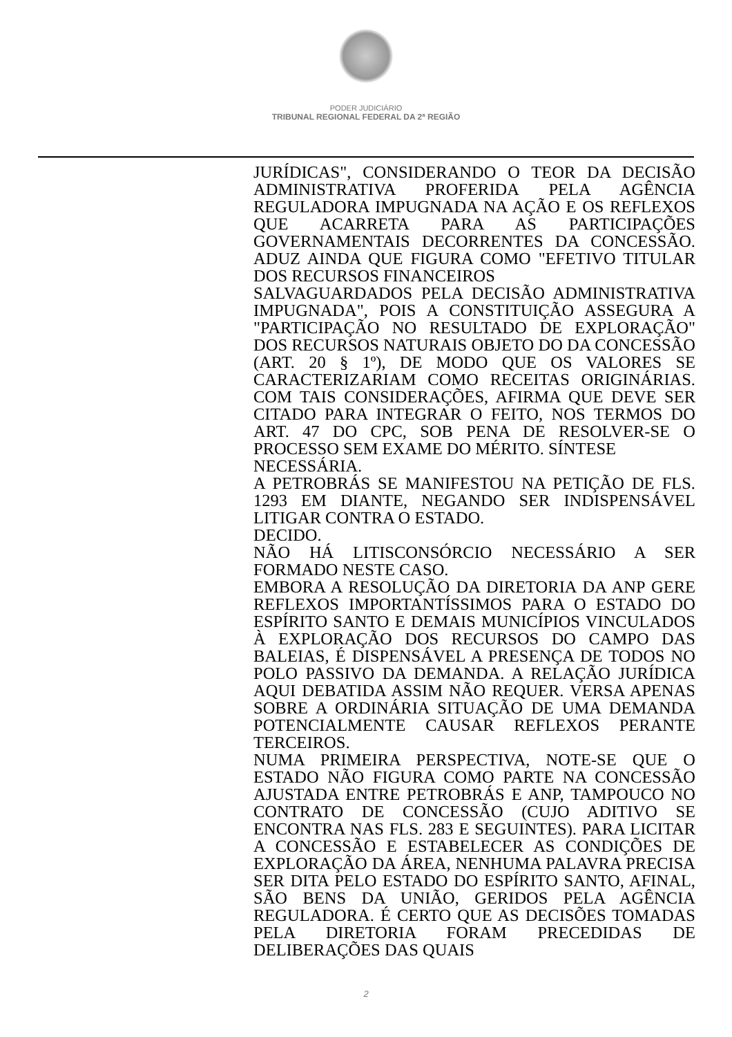PODER JUDICIÁRIO
TRIBUNAL REGIONAL FEDERAL DA 2ª REGIÃO
JURÍDICAS", CONSIDERANDO O TEOR DA DECISÃO ADMINISTRATIVA PROFERIDA PELA AGÊNCIA REGULADORA IMPUGNADA NA AÇÃO E OS REFLEXOS QUE ACARRETA PARA AS PARTICIPAÇÕES GOVERNAMENTAIS DECORRENTES DA CONCESSÃO. ADUZ AINDA QUE FIGURA COMO "EFETIVO TITULAR DOS RECURSOS FINANCEIROS
SALVAGUARDADOS PELA DECISÃO ADMINISTRATIVA IMPUGNADA", POIS A CONSTITUIÇÃO ASSEGURA A "PARTICIPAÇÃO NO RESULTADO DE EXPLORAÇÃO" DOS RECURSOS NATURAIS OBJETO DO DA CONCESSÃO (ART. 20 § 1º), DE MODO QUE OS VALORES SE CARACTERIZARIAM COMO RECEITAS ORIGINÁRIAS. COM TAIS CONSIDERAÇÕES, AFIRMA QUE DEVE SER CITADO PARA INTEGRAR O FEITO, NOS TERMOS DO ART. 47 DO CPC, SOB PENA DE RESOLVER-SE O PROCESSO SEM EXAME DO MÉRITO. SÍNTESE
NECESSÁRIA.
A PETROBRÁS SE MANIFESTOU NA PETIÇÃO DE FLS. 1293 EM DIANTE, NEGANDO SER INDISPENSÁVEL LITIGAR CONTRA O ESTADO.
DECIDO.
NÃO HÁ LITISCONSÓRCIO NECESSÁRIO A SER FORMADO NESTE CASO.
EMBORA A RESOLUÇÃO DA DIRETORIA DA ANP GERE REFLEXOS IMPORTANTÍSSIMOS PARA O ESTADO DO ESPÍRITO SANTO E DEMAIS MUNICÍPIOS VINCULADOS À EXPLORAÇÃO DOS RECURSOS DO CAMPO DAS BALEIAS, É DISPENSÁVEL A PRESENÇA DE TODOS NO POLO PASSIVO DA DEMANDA. A RELAÇÃO JURÍDICA AQUI DEBATIDA ASSIM NÃO REQUER. VERSA APENAS SOBRE A ORDINÁRIA SITUAÇÃO DE UMA DEMANDA POTENCIALMENTE CAUSAR REFLEXOS PERANTE TERCEIROS.
NUMA PRIMEIRA PERSPECTIVA, NOTE-SE QUE O ESTADO NÃO FIGURA COMO PARTE NA CONCESSÃO AJUSTADA ENTRE PETROBRÁS E ANP, TAMPOUCO NO CONTRATO DE CONCESSÃO (CUJO ADITIVO SE ENCONTRA NAS FLS. 283 E SEGUINTES). PARA LICITAR A CONCESSÃO E ESTABELECER AS CONDIÇÕES DE EXPLORAÇÃO DA ÁREA, NENHUMA PALAVRA PRECISA SER DITA PELO ESTADO DO ESPÍRITO SANTO, AFINAL, SÃO BENS DA UNIÃO, GERIDOS PELA AGÊNCIA REGULADORA. É CERTO QUE AS DECISÕES TOMADAS PELA DIRETORIA FORAM PRECEDIDAS DE DELIBERAÇÕES DAS QUAIS
2